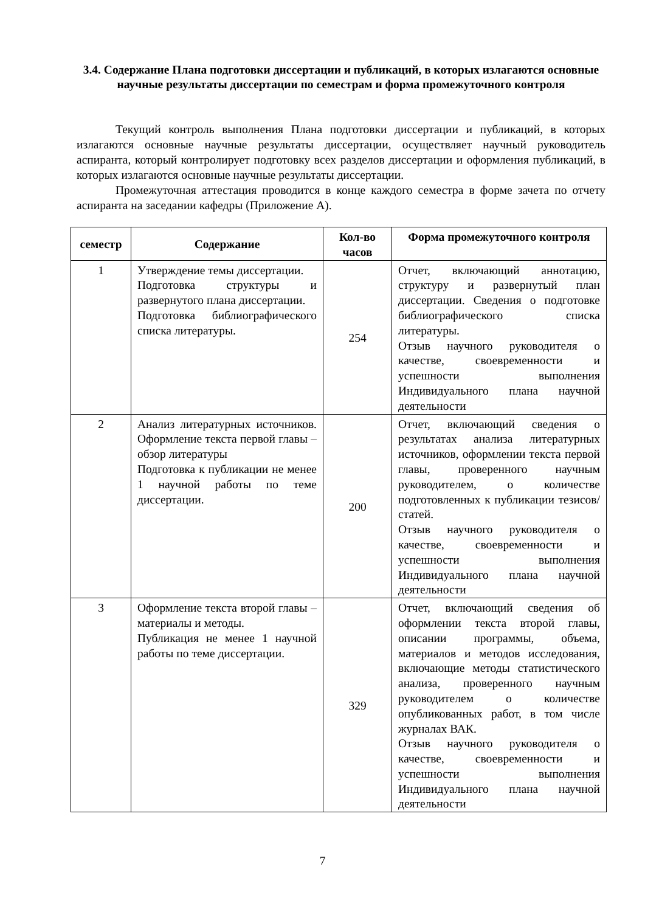3.4. Содержание Плана подготовки диссертации и публикаций, в которых излагаются основные научные результаты диссертации по семестрам и форма промежуточного контроля
Текущий контроль выполнения Плана подготовки диссертации и публикаций, в которых излагаются основные научные результаты диссертации, осуществляет научный руководитель аспиранта, который контролирует подготовку всех разделов диссертации и оформления публикаций, в которых излагаются основные научные результаты диссертации.
Промежуточная аттестация проводится в конце каждого семестра в форме зачета по отчету аспиранта на заседании кафедры (Приложение А).
| семестр | Содержание | Кол-во часов | Форма промежуточного контроля |
| --- | --- | --- | --- |
| 1 | Утверждение темы диссертации. Подготовка структуры и развернутого плана диссертации. Подготовка библиографического списка литературы. | 254 | Отчет, включающий аннотацию, структуру и развернутый план диссертации. Сведения о подготовке библиографического списка литературы. Отзыв научного руководителя о качестве, своевременности и успешности выполнения Индивидуального плана научной деятельности |
| 2 | Анализ литературных источников. Оформление текста первой главы – обзор литературы Подготовка к публикации не менее 1 научной работы по теме диссертации. | 200 | Отчет, включающий сведения о результатах анализа литературных источников, оформлении текста первой главы, проверенного научным руководителем, о количестве подготовленных к публикации тезисов/статей. Отзыв научного руководителя о качестве, своевременности и успешности выполнения Индивидуального плана научной деятельности |
| 3 | Оформление текста второй главы – материалы и методы. Публикация не менее 1 научной работы по теме диссертации. | 329 | Отчет, включающий сведения об оформлении текста второй главы, описании программы, объема, материалов и методов исследования, включающие методы статистического анализа, проверенного научным руководителем о количестве опубликованных работ, в том числе журналах ВАК. Отзыв научного руководителя о качестве, своевременности и успешности выполнения Индивидуального плана научной деятельности |
7